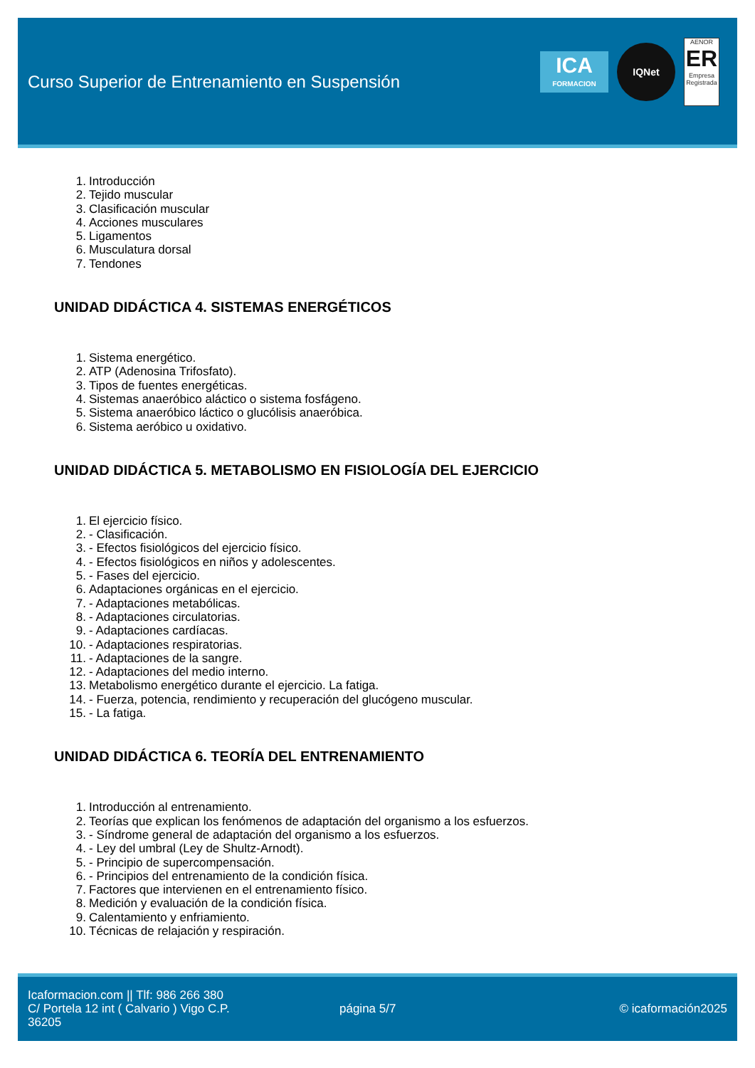Curso Superior de Entrenamiento en Suspensión
ICA
FORMACION
IQNet
AENOR
ER
Empresa Registrada
1. Introducción
2. Tejido muscular
3. Clasificación muscular
4. Acciones musculares
5. Ligamentos
6. Musculatura dorsal
7. Tendones
UNIDAD DIDÁCTICA 4. SISTEMAS ENERGÉTICOS
1. Sistema energético.
2. ATP (Adenosina Trifosfato).
3. Tipos de fuentes energéticas.
4. Sistemas anaeróbico aláctico o sistema fosfágeno.
5. Sistema anaeróbico láctico o glucólisis anaeróbica.
6. Sistema aeróbico u oxidativo.
UNIDAD DIDÁCTICA 5. METABOLISMO EN FISIOLOGÍA DEL EJERCICIO
1. El ejercicio físico.
2. - Clasificación.
3. - Efectos fisiológicos del ejercicio físico.
4. - Efectos fisiológicos en niños y adolescentes.
5. - Fases del ejercicio.
6. Adaptaciones orgánicas en el ejercicio.
7. - Adaptaciones metabólicas.
8. - Adaptaciones circulatorias.
9. - Adaptaciones cardíacas.
10. - Adaptaciones respiratorias.
11. - Adaptaciones de la sangre.
12. - Adaptaciones del medio interno.
13. Metabolismo energético durante el ejercicio. La fatiga.
14. - Fuerza, potencia, rendimiento y recuperación del glucógeno muscular.
15. - La fatiga.
UNIDAD DIDÁCTICA 6. TEORÍA DEL ENTRENAMIENTO
1. Introducción al entrenamiento.
2. Teorías que explican los fenómenos de adaptación del organismo a los esfuerzos.
3. - Síndrome general de adaptación del organismo a los esfuerzos.
4. - Ley del umbral (Ley de Shultz-Arnodt).
5. - Principio de supercompensación.
6. - Principios del entrenamiento de la condición física.
7. Factores que intervienen en el entrenamiento físico.
8. Medición y evaluación de la condición física.
9. Calentamiento y enfriamiento.
10. Técnicas de relajación y respiración.
Icaformacion.com || Tlf: 986 266 380
C/ Portela 12 int ( Calvario ) Vigo C.P. 36205
página 5/7 © icaformación2025